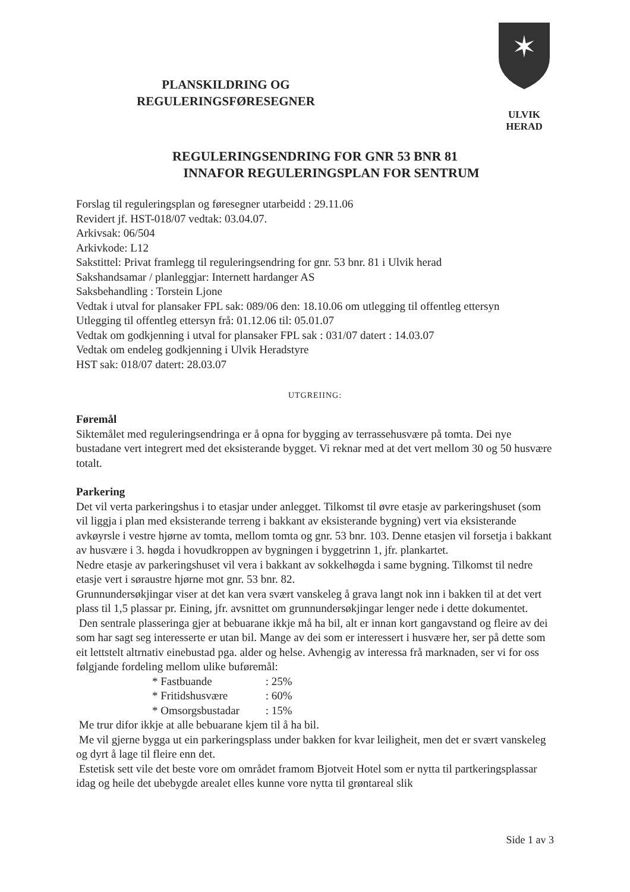PLANSKILDRING OG
REGULERINGSFØRESEGNER
✶
ULVIK HERAD
REGULERINGSENDRING FOR GNR 53 BNR 81
INNAFOR REGULERINGSPLAN FOR SENTRUM
Forslag til reguleringsplan og føresegner utarbeidd : 29.11.06
Revidert jf. HST-018/07 vedtak: 03.04.07.
Arkivsak: 06/504
Arkivkode: L12
Sakstittel: Privat framlegg til reguleringsendring for gnr. 53 bnr. 81 i Ulvik herad
Sakshandsamar / planleggjar: Internett hardanger AS
Saksbehandling : Torstein Ljone
Vedtak i utval for plansaker FPL sak: 089/06 den: 18.10.06 om utlegging til offentleg ettersyn
Utlegging til offentleg ettersyn frå: 01.12.06 til: 05.01.07
Vedtak om godkjenning i utval for plansaker FPL sak : 031/07 datert : 14.03.07
Vedtak om endeleg godkjenning i Ulvik Heradstyre
HST sak: 018/07 datert: 28.03.07
UTGREIING:
Føremål
Siktemålet med reguleringsendringa er å opna for bygging av terrassehusvære på tomta. Dei nye bustadane vert integrert med det eksisterande bygget. Vi reknar med at det vert mellom 30 og 50 husvære totalt.
Parkering
Det vil verta parkeringshus i to etasjar under anlegget. Tilkomst til øvre etasje av parkeringshuset (som vil liggja i plan med eksisterande terreng i bakkant av eksisterande bygning) vert via eksisterande avkøyrsle i vestre hjørne av tomta, mellom tomta og gnr. 53 bnr. 103. Denne etasjen vil forsetja i bakkant av husvære i 3. høgda i hovudkroppen av bygningen i byggetrinn 1, jfr. plankartet.
Nedre etasje av parkeringshuset vil vera i bakkant av sokkelhøgda i same bygning. Tilkomst til nedre etasje vert i søraustre hjørne mot gnr. 53 bnr. 82.
Grunnundersøkjingar viser at det kan vera svært vanskeleg å grava langt nok inn i bakken til at det vert plass til 1,5 plassar pr. Eining, jfr. avsnittet om grunnundersøkjingar lenger nede i dette dokumentet.
Den sentrale plasseringa gjer at bebuarane ikkje må ha bil, alt er innan kort gangavstand og fleire av dei som har sagt seg interesserte er utan bil. Mange av dei som er interessert i husvære her, ser på dette som eit lettstelt altrnativ einebustad pga. alder og helse. Avhengig av interessa frå marknaden, ser vi for oss følgjande fordeling mellom ulike buføremål:
* Fastbuande : 25%
* Fritidshusvære : 60%
* Omsorgsbustadar : 15%
Me trur difor ikkje at alle bebuarane kjem til å ha bil.
Me vil gjerne bygga ut ein parkeringsplass under bakken for kvar leiligheit, men det er svært vanskeleg og dyrt å lage til fleire enn det.
Estetisk sett vile det beste vore om området framom Bjotveit Hotel som er nytta til partkeringsplassar idag og heile det ubebygde arealet elles kunne vore nytta til grøntareal slik
Side 1 av 3